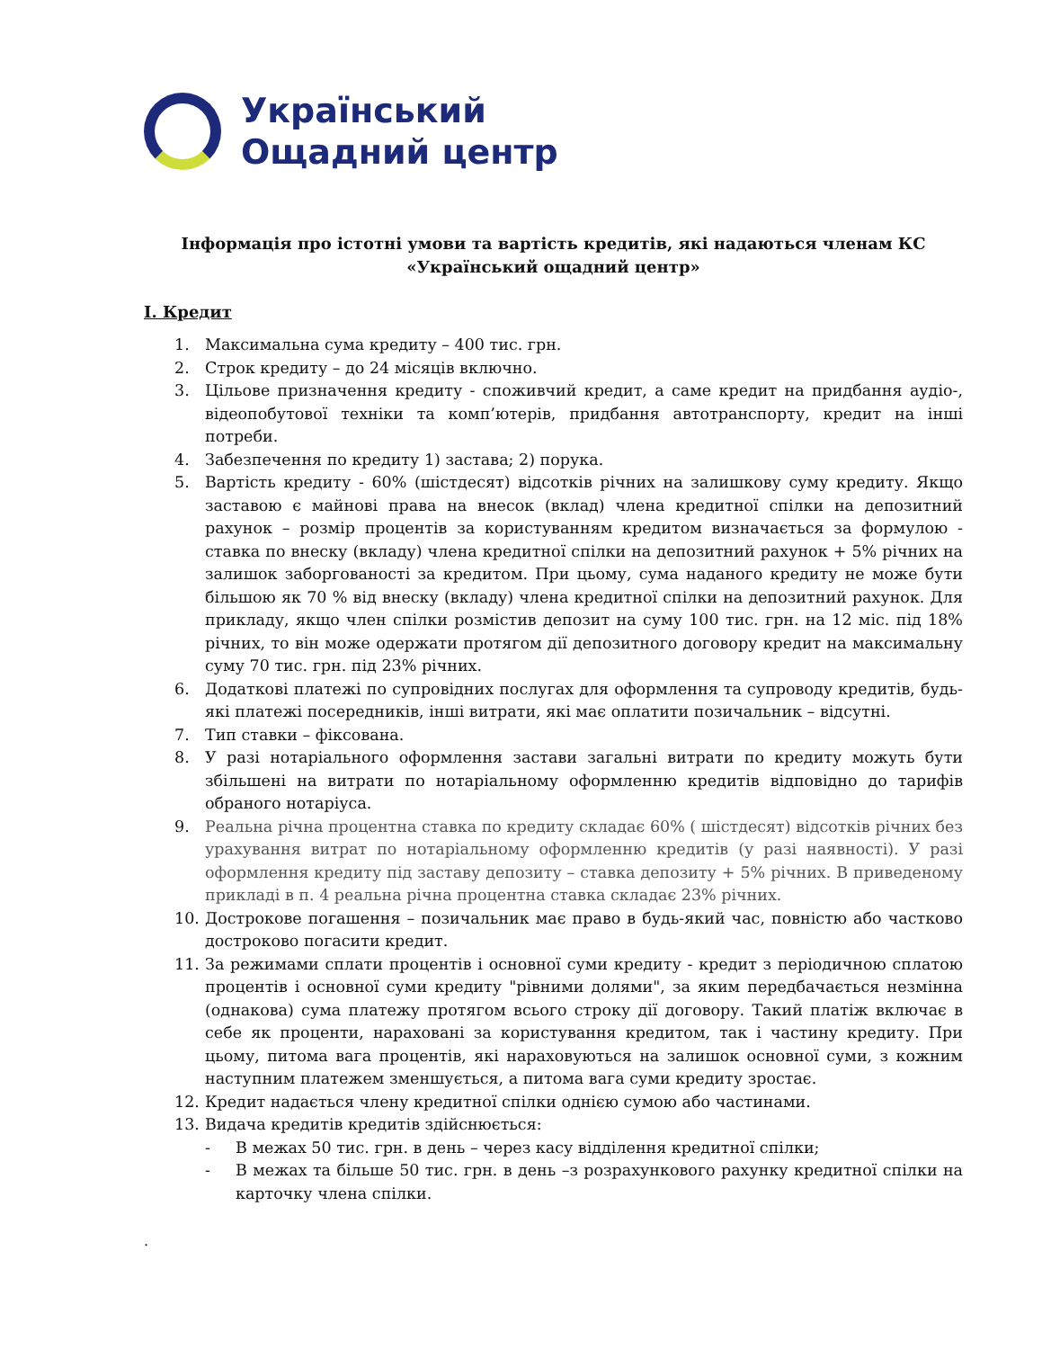Український
Ощадний центр
Інформація про істотні умови та вартість кредитів, які надаються членам КС «Український ощадний центр»
I. Кредит
1. Максимальна сума кредиту – 400 тис. грн.
2. Строк кредиту – до 24 місяців включно.
3. Цільове призначення кредиту - споживчий кредит, а саме кредит на придбання аудіо-, відеопобутової техніки та комп’ютерів, придбання автотранспорту, кредит на інші потреби.
4. Забезпечення по кредиту 1) застава; 2) порука.
5. Вартість кредиту - 60% (шістдесят) відсотків річних на залишкову суму кредиту. Якщо заставою є майнові права на внесок (вклад) члена кредитної спілки на депозитний рахунок – розмір процентів за користуванням кредитом визначається за формулою - ставка по внеску (вкладу) члена кредитної спілки на депозитний рахунок + 5% річних на залишок заборгованості за кредитом. При цьому, сума наданого кредиту не може бути більшою як 70 % від внеску (вкладу) члена кредитної спілки на депозитний рахунок. Для прикладу, якщо член спілки розмістив депозит на суму 100 тис. грн. на 12 міс. під 18% річних, то він може одержати протягом дії депозитного договору кредит на максимальну суму 70 тис. грн. під 23% річних.
6. Додаткові платежі по супровідних послугах для оформлення та супроводу кредитів, будь-які платежі посередників, інші витрати, які має оплатити позичальник – відсутні.
7. Тип ставки – фіксована.
8. У разі нотаріального оформлення застави загальні витрати по кредиту можуть бути збільшені на витрати по нотаріальному оформленню кредитів відповідно до тарифів обраного нотаріуса.
9. Реальна річна процентна ставка по кредиту складає 60% ( шістдесят) відсотків річних без урахування витрат по нотаріальному оформленню кредитів (у разі наявності). У разі оформлення кредиту під заставу депозиту – ставка депозиту + 5% річних. В приведеному прикладі в п. 4 реальна річна процентна ставка складає 23% річних.
10. Дострокове погашення – позичальник має право в будь-який час, повністю або частково достроково погасити кредит.
11. За режимами сплати процентів і основної суми кредиту - кредит з періодичною сплатою процентів і основної суми кредиту "рівними долями", за яким передбачається незмінна (однакова) сума платежу протягом всього строку дії договору. Такий платіж включає в себе як проценти, нараховані за користування кредитом, так і частину кредиту. При цьому, питома вага процентів, які нараховуються на залишок основної суми, з кожним наступним платежем зменшується, а питома вага суми кредиту зростає.
12. Кредит надається члену кредитної спілки однією сумою або частинами.
13. Видача кредитів кредитів здійснюється:
- В межах 50 тис. грн. в день – через касу відділення кредитної спілки;
- В межах та більше 50 тис. грн. в день –з розрахункового рахунку кредитної спілки на карточку члена спілки.
.